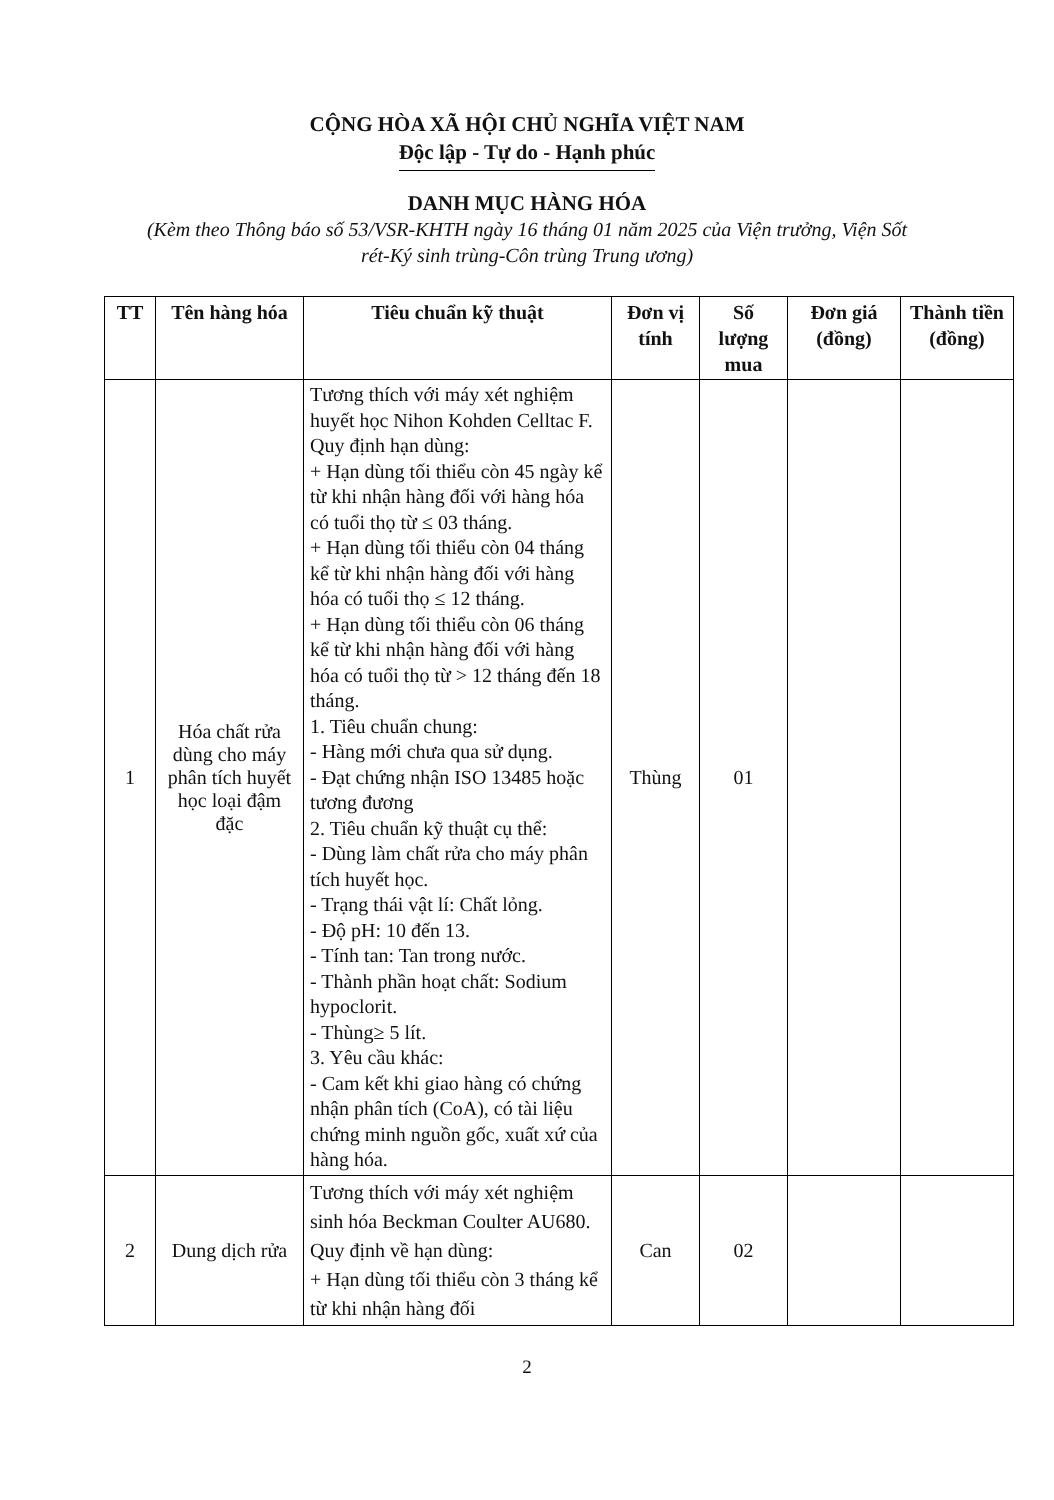CỘNG HÒA XÃ HỘI CHỦ NGHĨA VIỆT NAM
Độc lập - Tự do - Hạnh phúc
DANH MỤC HÀNG HÓA
(Kèm theo Thông báo số 53/VSR-KHTH ngày 16 tháng 01 năm 2025 của Viện trưởng, Viện Sốt rét-Ký sinh trùng-Côn trùng Trung ương)
| TT | Tên hàng hóa | Tiêu chuẩn kỹ thuật | Đơn vị tính | Số lượng mua | Đơn giá (đồng) | Thành tiền (đồng) |
| --- | --- | --- | --- | --- | --- | --- |
| 1 | Hóa chất rửa dùng cho máy phân tích huyết học loại đậm đặc | Tương thích với máy xét nghiệm huyết học Nihon Kohden Celltac F. Quy định hạn dùng: + Hạn dùng tối thiểu còn 45 ngày kể từ khi nhận hàng đối với hàng hóa có tuổi thọ từ ≤ 03 tháng. + Hạn dùng tối thiểu còn 04 tháng kể từ khi nhận hàng đối với hàng hóa có tuổi thọ ≤ 12 tháng. + Hạn dùng tối thiểu còn 06 tháng kể từ khi nhận hàng đối với hàng hóa có tuổi thọ từ > 12 tháng đến 18 tháng. 1. Tiêu chuẩn chung: - Hàng mới chưa qua sử dụng. - Đạt chứng nhận ISO 13485 hoặc tương đương 2. Tiêu chuẩn kỹ thuật cụ thể: - Dùng làm chất rửa cho máy phân tích huyết học. - Trạng thái vật lí: Chất lỏng. - Độ pH: 10 đến 13. - Tính tan: Tan trong nước. - Thành phần hoạt chất: Sodium hypoclorit. - Thùng≥ 5 lít. 3. Yêu cầu khác: - Cam kết khi giao hàng có chứng nhận phân tích (CoA), có tài liệu chứng minh nguồn gốc, xuất xứ của hàng hóa. | Thùng | 01 | | |
| 2 | Dung dịch rửa | Tương thích với máy xét nghiệm sinh hóa Beckman Coulter AU680. Quy định về hạn dùng: + Hạn dùng tối thiểu còn 3 tháng kể từ khi nhận hàng đối | Can | 02 | | |
2